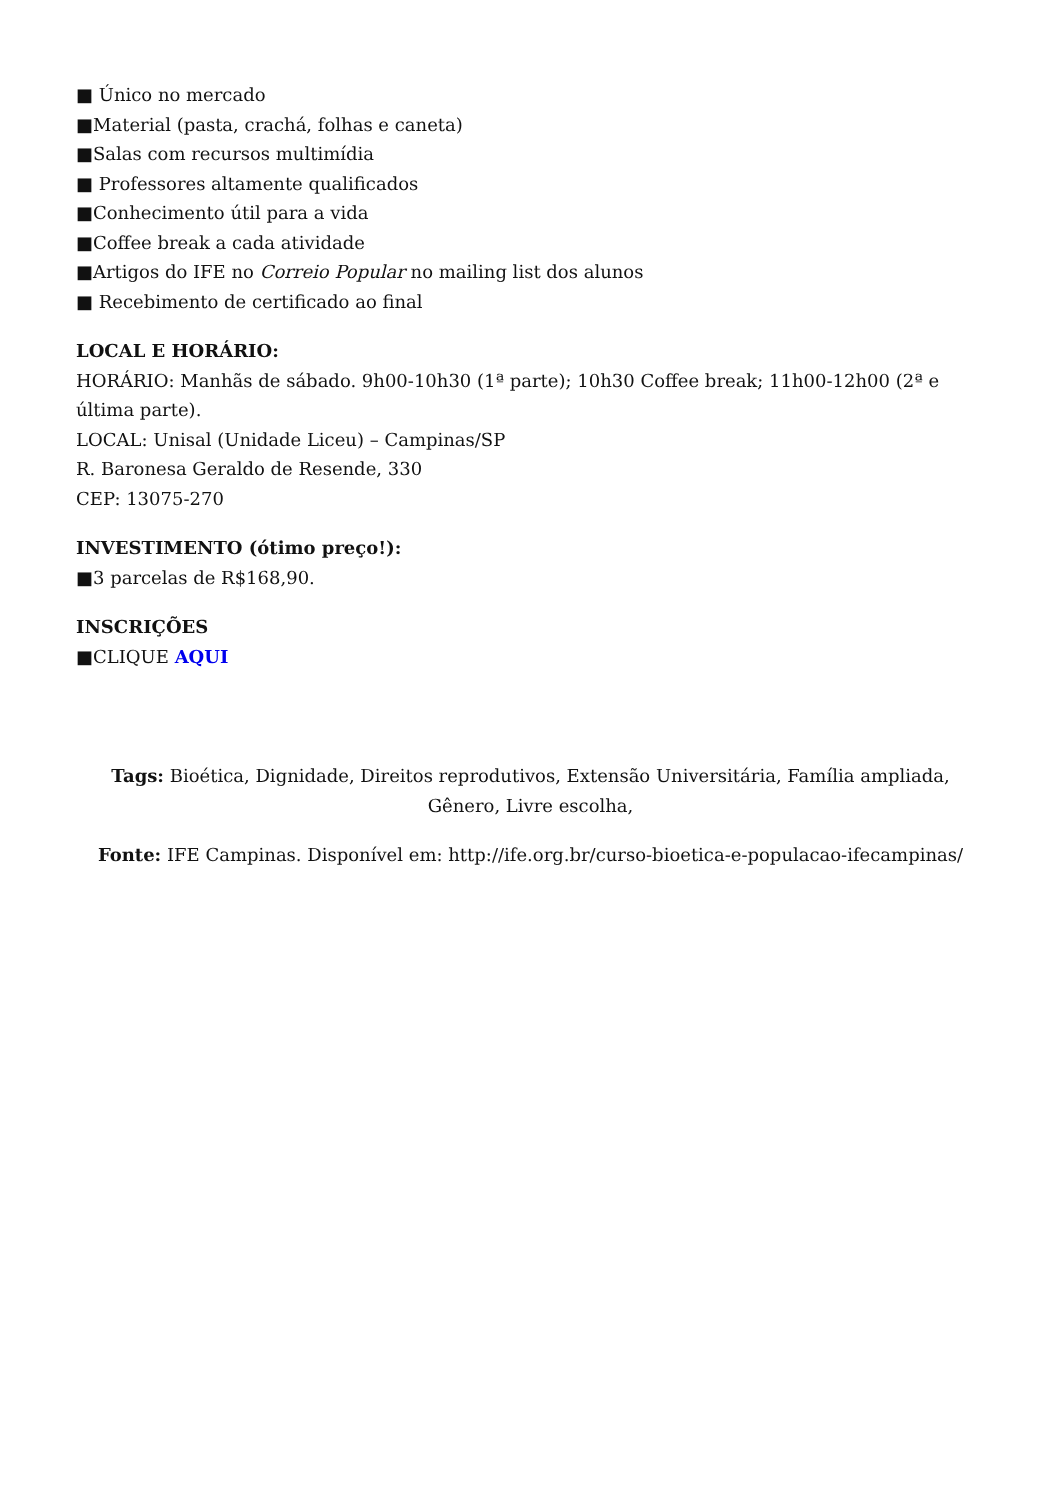■ Único no mercado
■Material (pasta, crachá, folhas e caneta)
■Salas com recursos multimídia
■ Professores altamente qualificados
■Conhecimento útil para a vida
■Coffee break a cada atividade
■Artigos do IFE no Correio Popular no mailing list dos alunos
■ Recebimento de certificado ao final
LOCAL E HORÁRIO:
HORÁRIO: Manhãs de sábado. 9h00-10h30 (1ª parte); 10h30 Coffee break; 11h00-12h00 (2ª e última parte).
LOCAL: Unisal (Unidade Liceu) – Campinas/SP
R. Baronesa Geraldo de Resende, 330
CEP: 13075-270
INVESTIMENTO (ótimo preço!):
■3 parcelas de R$168,90.
INSCRIÇÕES
■CLIQUE AQUI
Tags: Bioética, Dignidade, Direitos reprodutivos, Extensão Universitária, Família ampliada, Gênero, Livre escolha,
Fonte: IFE Campinas. Disponível em: http://ife.org.br/curso-bioetica-e-populacao-ifecampinas/